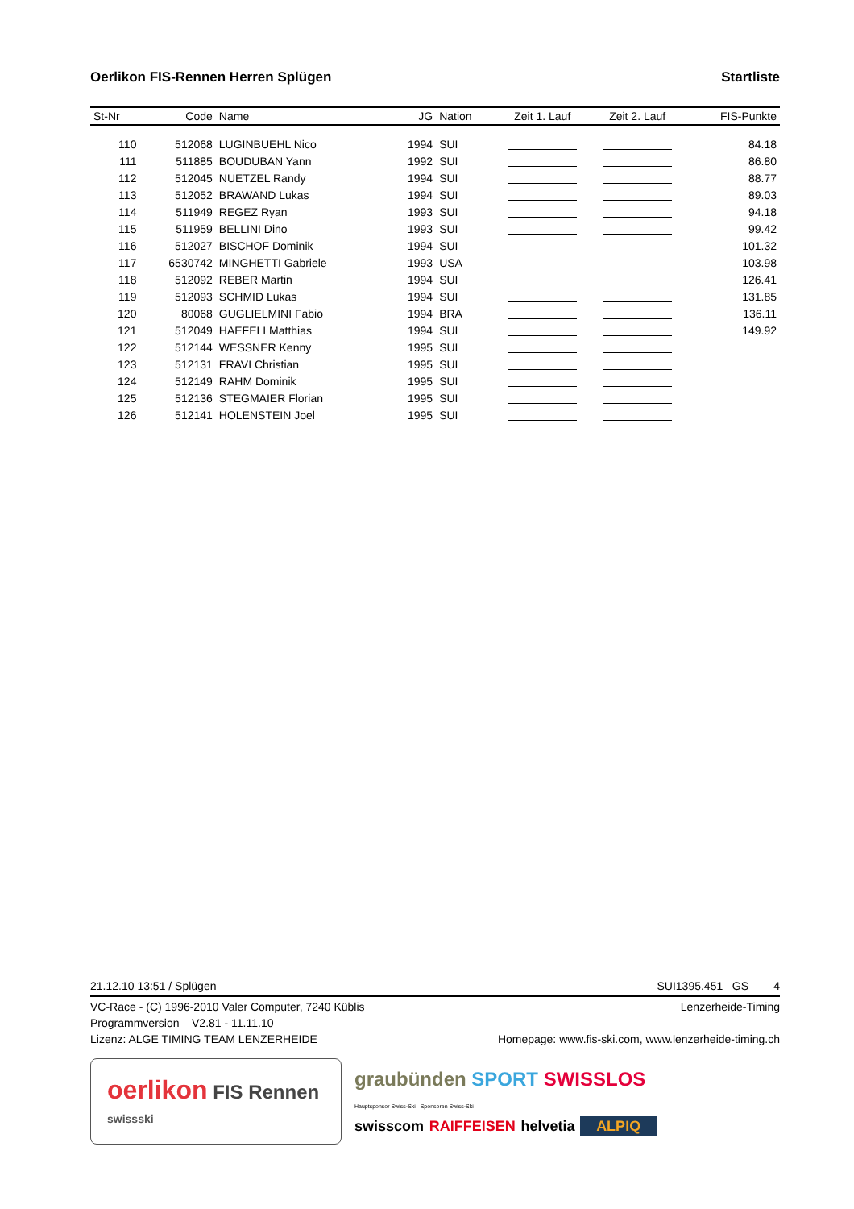Oerlikon FIS-Rennen Herren Splügen Startliste
| St-Nr | Code | Name | JG | Nation | Zeit 1. Lauf | Zeit 2. Lauf | FIS-Punkte |
| --- | --- | --- | --- | --- | --- | --- | --- |
| 110 | 512068 | LUGINBUEHL Nico | 1994 | SUI | | | 84.18 |
| 111 | 511885 | BOUDUBAN Yann | 1992 | SUI | | | 86.80 |
| 112 | 512045 | NUETZEL Randy | 1994 | SUI | | | 88.77 |
| 113 | 512052 | BRAWAND Lukas | 1994 | SUI | | | 89.03 |
| 114 | 511949 | REGEZ Ryan | 1993 | SUI | | | 94.18 |
| 115 | 511959 | BELLINI Dino | 1993 | SUI | | | 99.42 |
| 116 | 512027 | BISCHOF Dominik | 1994 | SUI | | | 101.32 |
| 117 | 6530742 | MINGHETTI Gabriele | 1993 | USA | | | 103.98 |
| 118 | 512092 | REBER Martin | 1994 | SUI | | | 126.41 |
| 119 | 512093 | SCHMID Lukas | 1994 | SUI | | | 131.85 |
| 120 | 80068 | GUGLIELMINI Fabio | 1994 | BRA | | | 136.11 |
| 121 | 512049 | HAEFELI Matthias | 1994 | SUI | | | 149.92 |
| 122 | 512144 | WESSNER Kenny | 1995 | SUI | | | |
| 123 | 512131 | FRAVI Christian | 1995 | SUI | | | |
| 124 | 512149 | RAHM Dominik | 1995 | SUI | | | |
| 125 | 512136 | STEGMAIER Florian | 1995 | SUI | | | |
| 126 | 512141 | HOLENSTEIN Joel | 1995 | SUI | | | |
21.12.10 13:51 / Splügen SUI1395.451 GS 4
VC-Race - (C) 1996-2010 Valer Computer, 7240 Küblis Lenzerheide-Timing
Programmversion V2.81 - 11.11.10
Lizenz: ALGE TIMING TEAM LENZERHEIDE Homepage: www.fis-ski.com, www.lenzerheide-timing.ch
oerlikon FIS Rennen swissski
graubünden SPORT SWISSLOS
Hauptsponsor Swiss-Ski Sponsoren Swiss-Ski
swisscom RAIFFEISEN helvetia ALPIQ